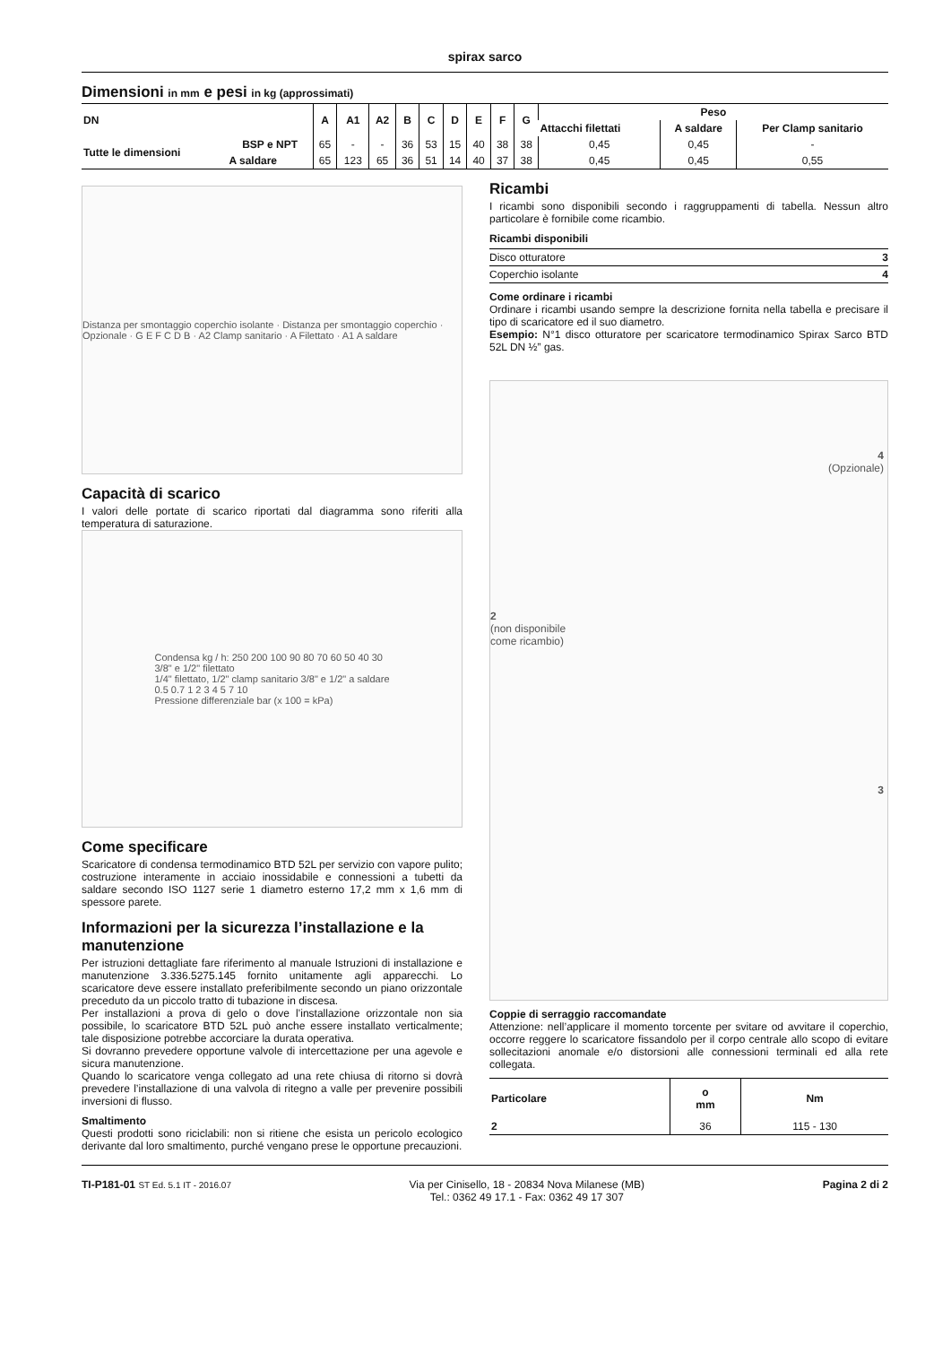spirax sarco
Dimensioni in mm e pesi in kg (approssimati)
| DN | | A | A1 | A2 | B | C | D | E | F | G | Peso | | |
| --- | --- | --- | --- | --- | --- | --- | --- | --- | --- | --- | --- | --- | --- |
| | | | | | | | | | | | Attacchi filettati | A saldare | Per Clamp sanitario |
| Tutte le dimensioni | BSP e NPT | 65 | - | - | 36 | 53 | 15 | 40 | 38 | 38 | 0,45 | 0,45 | - |
| | A saldare | 65 | 123 | 65 | 36 | 51 | 14 | 40 | 37 | 38 | 0,45 | 0,45 | 0,55 |
Distanza per smontaggio coperchio isolante · Distanza per smontaggio coperchio · Opzionale · G E F C D B · A2 Clamp sanitario · A Filettato · A1 A saldare
Capacità di scarico
I valori delle portate di scarico riportati dal diagramma sono riferiti alla temperatura di saturazione.
Condensa kg / h: 250 200 100 90 80 70 60 50 40 30
3/8" e 1/2" filettato
1/4" filettato, 1/2" clamp sanitario 3/8" e 1/2" a saldare
0.5 0.7 1 2 3 4 5 7 10
Pressione differenziale bar (x 100 = kPa)
Come specificare
Scaricatore di condensa termodinamico BTD 52L per servizio con vapore pulito; costruzione interamente in acciaio inossidabile e connessioni a tubetti da saldare secondo ISO 1127 serie 1 diametro esterno 17,2 mm x 1,6 mm di spessore parete.
Informazioni per la sicurezza l’installazione e la manutenzione
Per istruzioni dettagliate fare riferimento al manuale Istruzioni di installazione e manutenzione 3.336.5275.145 fornito unitamente agli apparecchi. Lo scaricatore deve essere installato preferibilmente secondo un piano orizzontale preceduto da un piccolo tratto di tubazione in discesa.
Per installazioni a prova di gelo o dove l’installazione orizzontale non sia possibile, lo scaricatore BTD 52L può anche essere installato verticalmente; tale disposizione potrebbe accorciare la durata operativa.
Si dovranno prevedere opportune valvole di intercettazione per una agevole e sicura manutenzione.
Quando lo scaricatore venga collegato ad una rete chiusa di ritorno si dovrà prevedere l’installazione di una valvola di ritegno a valle per prevenire possibili inversioni di flusso.
Smaltimento
Questi prodotti sono riciclabili: non si ritiene che esista un pericolo ecologico derivante dal loro smaltimento, purché vengano prese le opportune precauzioni.
Ricambi
I ricambi sono disponibili secondo i raggruppamenti di tabella. Nessun altro particolare è fornibile come ricambio.
Ricambi disponibili
| Disco otturatore | 3 |
| Coperchio isolante | 4 |
Come ordinare i ricambi
Ordinare i ricambi usando sempre la descrizione fornita nella tabella e precisare il tipo di scaricatore ed il suo diametro.
Esempio: N°1 disco otturatore per scaricatore termodinamico Spirax Sarco BTD 52L DN ½” gas.
4
(Opzionale)
2
(non disponibile
come ricambio)
3
Coppie di serraggio raccomandate
Attenzione: nell’applicare il momento torcente per svitare od avvitare il coperchio, occorre reggere lo scaricatore fissandolo per il corpo centrale allo scopo di evitare sollecitazioni anomale e/o distorsioni alle connessioni terminali ed alla rete collegata.
| Particolare | o mm | Nm |
| --- | --- | --- |
| 2 | 36 | 115 - 130 |
TI-P181-01 ST Ed. 5.1 IT - 2016.07
Via per Cinisello, 18 - 20834 Nova Milanese (MB)
Tel.: 0362 49 17.1 - Fax: 0362 49 17 307
Pagina 2 di 2